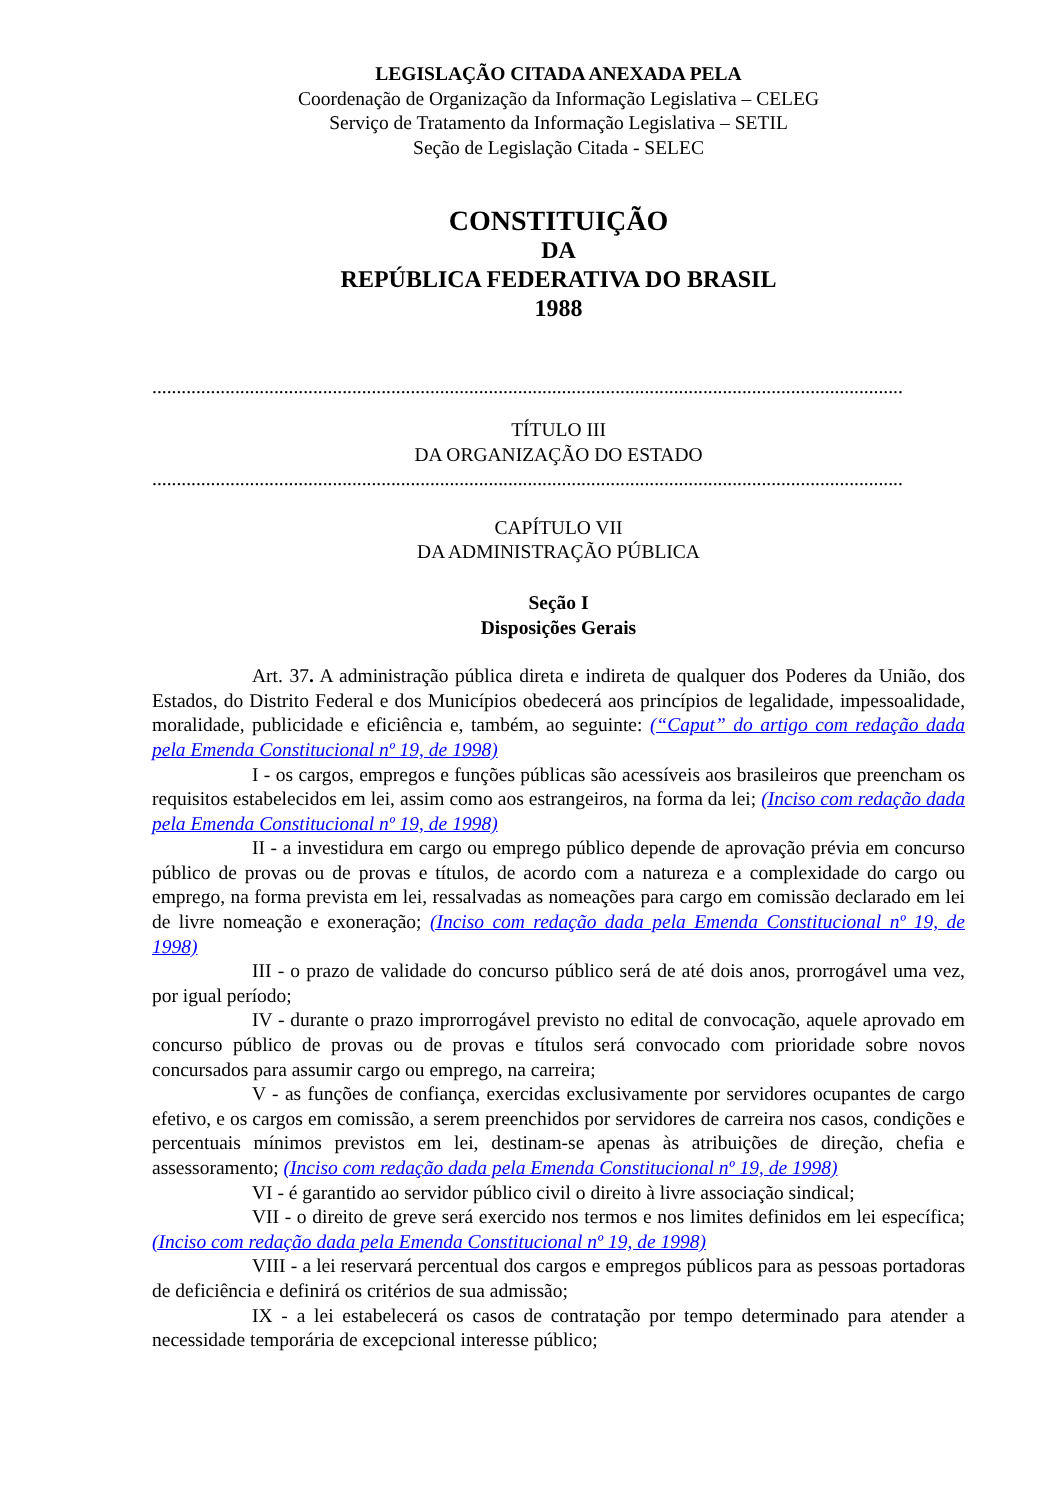LEGISLAÇÃO CITADA ANEXADA PELA
Coordenação de Organização da Informação Legislativa – CELEG
Serviço de Tratamento da Informação Legislativa – SETIL
Seção de Legislação Citada - SELEC
CONSTITUIÇÃO
DA
REPÚBLICA FEDERATIVA DO BRASIL
1988
..........................................................................................................................................................
TÍTULO III
DA ORGANIZAÇÃO DO ESTADO
..........................................................................................................................................................
CAPÍTULO VII
DA ADMINISTRAÇÃO PÚBLICA
Seção I
Disposições Gerais
Art. 37. A administração pública direta e indireta de qualquer dos Poderes da União, dos Estados, do Distrito Federal e dos Municípios obedecerá aos princípios de legalidade, impessoalidade, moralidade, publicidade e eficiência e, também, ao seguinte: (“Caput” do artigo com redação dada pela Emenda Constitucional nº 19, de 1998)
I - os cargos, empregos e funções públicas são acessíveis aos brasileiros que preencham os requisitos estabelecidos em lei, assim como aos estrangeiros, na forma da lei; (Inciso com redação dada pela Emenda Constitucional nº 19, de 1998)
II - a investidura em cargo ou emprego público depende de aprovação prévia em concurso público de provas ou de provas e títulos, de acordo com a natureza e a complexidade do cargo ou emprego, na forma prevista em lei, ressalvadas as nomeações para cargo em comissão declarado em lei de livre nomeação e exoneração; (Inciso com redação dada pela Emenda Constitucional nº 19, de 1998)
III - o prazo de validade do concurso público será de até dois anos, prorrogável uma vez, por igual período;
IV - durante o prazo improrrogável previsto no edital de convocação, aquele aprovado em concurso público de provas ou de provas e títulos será convocado com prioridade sobre novos concursados para assumir cargo ou emprego, na carreira;
V - as funções de confiança, exercidas exclusivamente por servidores ocupantes de cargo efetivo, e os cargos em comissão, a serem preenchidos por servidores de carreira nos casos, condições e percentuais mínimos previstos em lei, destinam-se apenas às atribuições de direção, chefia e assessoramento; (Inciso com redação dada pela Emenda Constitucional nº 19, de 1998)
VI - é garantido ao servidor público civil o direito à livre associação sindical;
VII - o direito de greve será exercido nos termos e nos limites definidos em lei específica; (Inciso com redação dada pela Emenda Constitucional nº 19, de 1998)
VIII - a lei reservará percentual dos cargos e empregos públicos para as pessoas portadoras de deficiência e definirá os critérios de sua admissão;
IX - a lei estabelecerá os casos de contratação por tempo determinado para atender a necessidade temporária de excepcional interesse público;